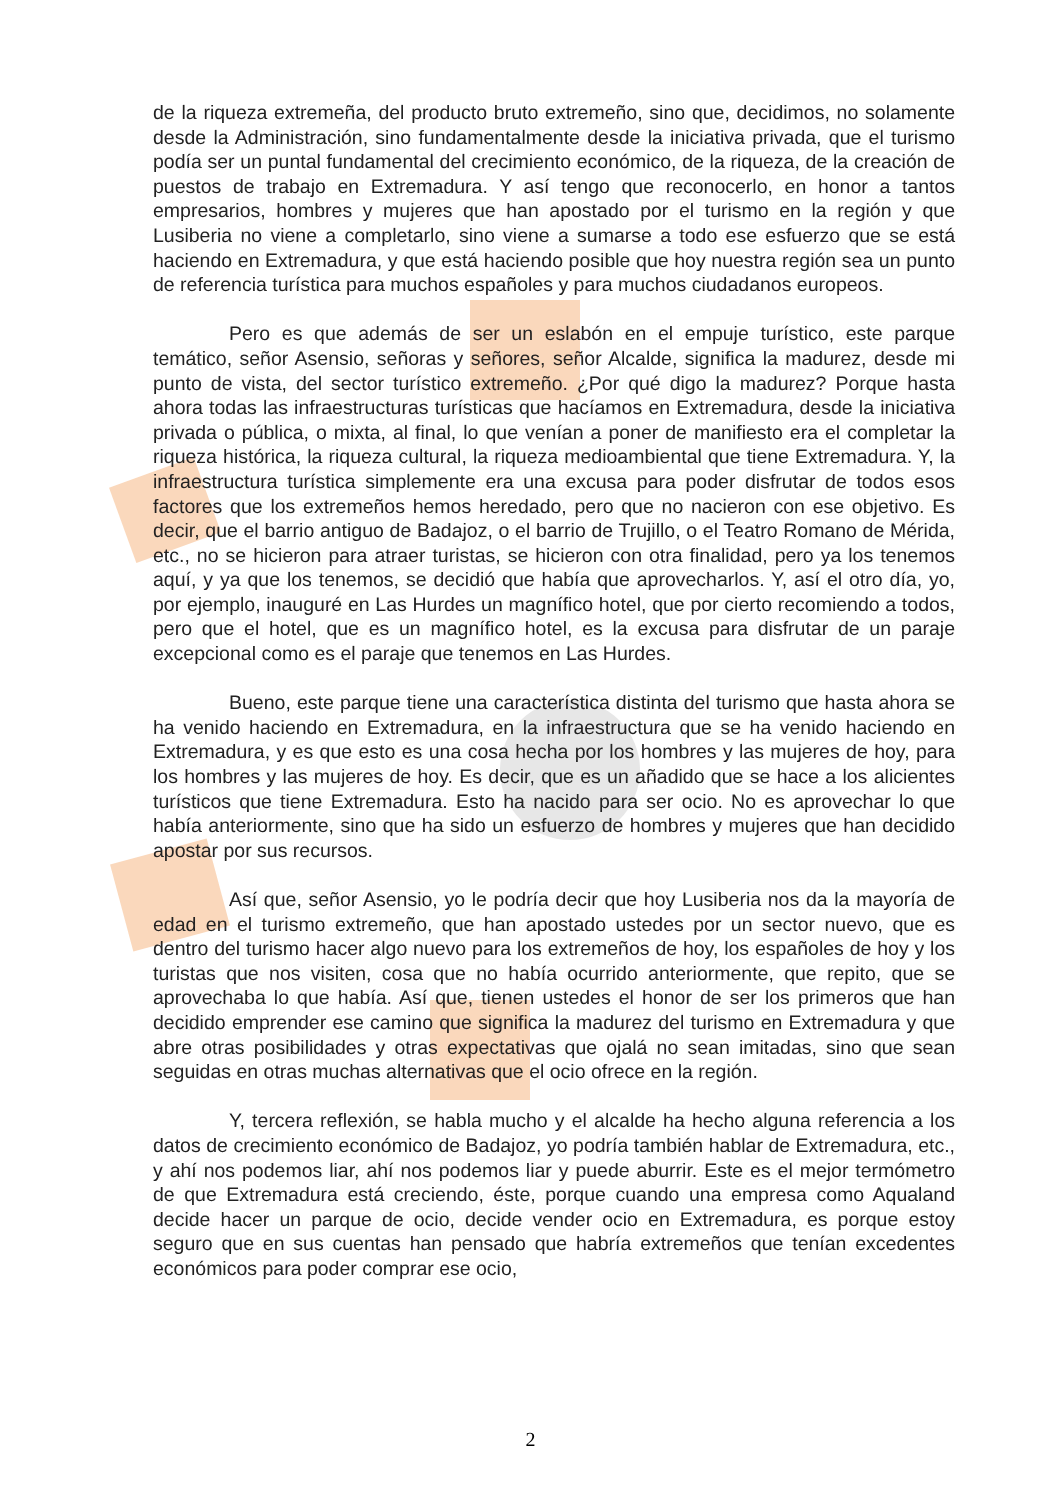de la riqueza extremeña, del producto bruto extremeño, sino que, decidimos, no solamente desde la Administración, sino fundamentalmente desde la iniciativa privada, que el turismo podía ser un puntal fundamental del crecimiento económico, de la riqueza, de la creación de puestos de trabajo en Extremadura. Y así tengo que reconocerlo, en honor a tantos empresarios, hombres y mujeres que han apostado por el turismo en la región y que Lusiberia no viene a completarlo, sino viene a sumarse a todo ese esfuerzo que se está haciendo en Extremadura, y que está haciendo posible que hoy nuestra región sea un punto de referencia turística para muchos españoles y para muchos ciudadanos europeos.
Pero es que además de ser un eslabón en el empuje turístico, este parque temático, señor Asensio, señoras y señores, señor Alcalde, significa la madurez, desde mi punto de vista, del sector turístico extremeño. ¿Por qué digo la madurez? Porque hasta ahora todas las infraestructuras turísticas que hacíamos en Extremadura, desde la iniciativa privada o pública, o mixta, al final, lo que venían a poner de manifiesto era el completar la riqueza histórica, la riqueza cultural, la riqueza medioambiental que tiene Extremadura. Y, la infraestructura turística simplemente era una excusa para poder disfrutar de todos esos factores que los extremeños hemos heredado, pero que no nacieron con ese objetivo. Es decir, que el barrio antiguo de Badajoz, o el barrio de Trujillo, o el Teatro Romano de Mérida, etc., no se hicieron para atraer turistas, se hicieron con otra finalidad, pero ya los tenemos aquí, y ya que los tenemos, se decidió que había que aprovecharlos. Y, así el otro día, yo, por ejemplo, inauguré en Las Hurdes un magnífico hotel, que por cierto recomiendo a todos, pero que el hotel, que es un magnífico hotel, es la excusa para disfrutar de un paraje excepcional como es el paraje que tenemos en Las Hurdes.
Bueno, este parque tiene una característica distinta del turismo que hasta ahora se ha venido haciendo en Extremadura, en la infraestructura que se ha venido haciendo en Extremadura, y es que esto es una cosa hecha por los hombres y las mujeres de hoy, para los hombres y las mujeres de hoy. Es decir, que es un añadido que se hace a los alicientes turísticos que tiene Extremadura. Esto ha nacido para ser ocio. No es aprovechar lo que había anteriormente, sino que ha sido un esfuerzo de hombres y mujeres que han decidido apostar por sus recursos.
Así que, señor Asensio, yo le podría decir que hoy Lusiberia nos da la mayoría de edad en el turismo extremeño, que han apostado ustedes por un sector nuevo, que es dentro del turismo hacer algo nuevo para los extremeños de hoy, los españoles de hoy y los turistas que nos visiten, cosa que no había ocurrido anteriormente, que repito, que se aprovechaba lo que había. Así que, tienen ustedes el honor de ser los primeros que han decidido emprender ese camino que significa la madurez del turismo en Extremadura y que abre otras posibilidades y otras expectativas que ojalá no sean imitadas, sino que sean seguidas en otras muchas alternativas que el ocio ofrece en la región.
Y, tercera reflexión, se habla mucho y el alcalde ha hecho alguna referencia a los datos de crecimiento económico de Badajoz, yo podría también hablar de Extremadura, etc., y ahí nos podemos liar, ahí nos podemos liar y puede aburrir. Este es el mejor termómetro de que Extremadura está creciendo, éste, porque cuando una empresa como Aqualand decide hacer un parque de ocio, decide vender ocio en Extremadura, es porque estoy seguro que en sus cuentas han pensado que habría extremeños que tenían excedentes económicos para poder comprar ese ocio,
2